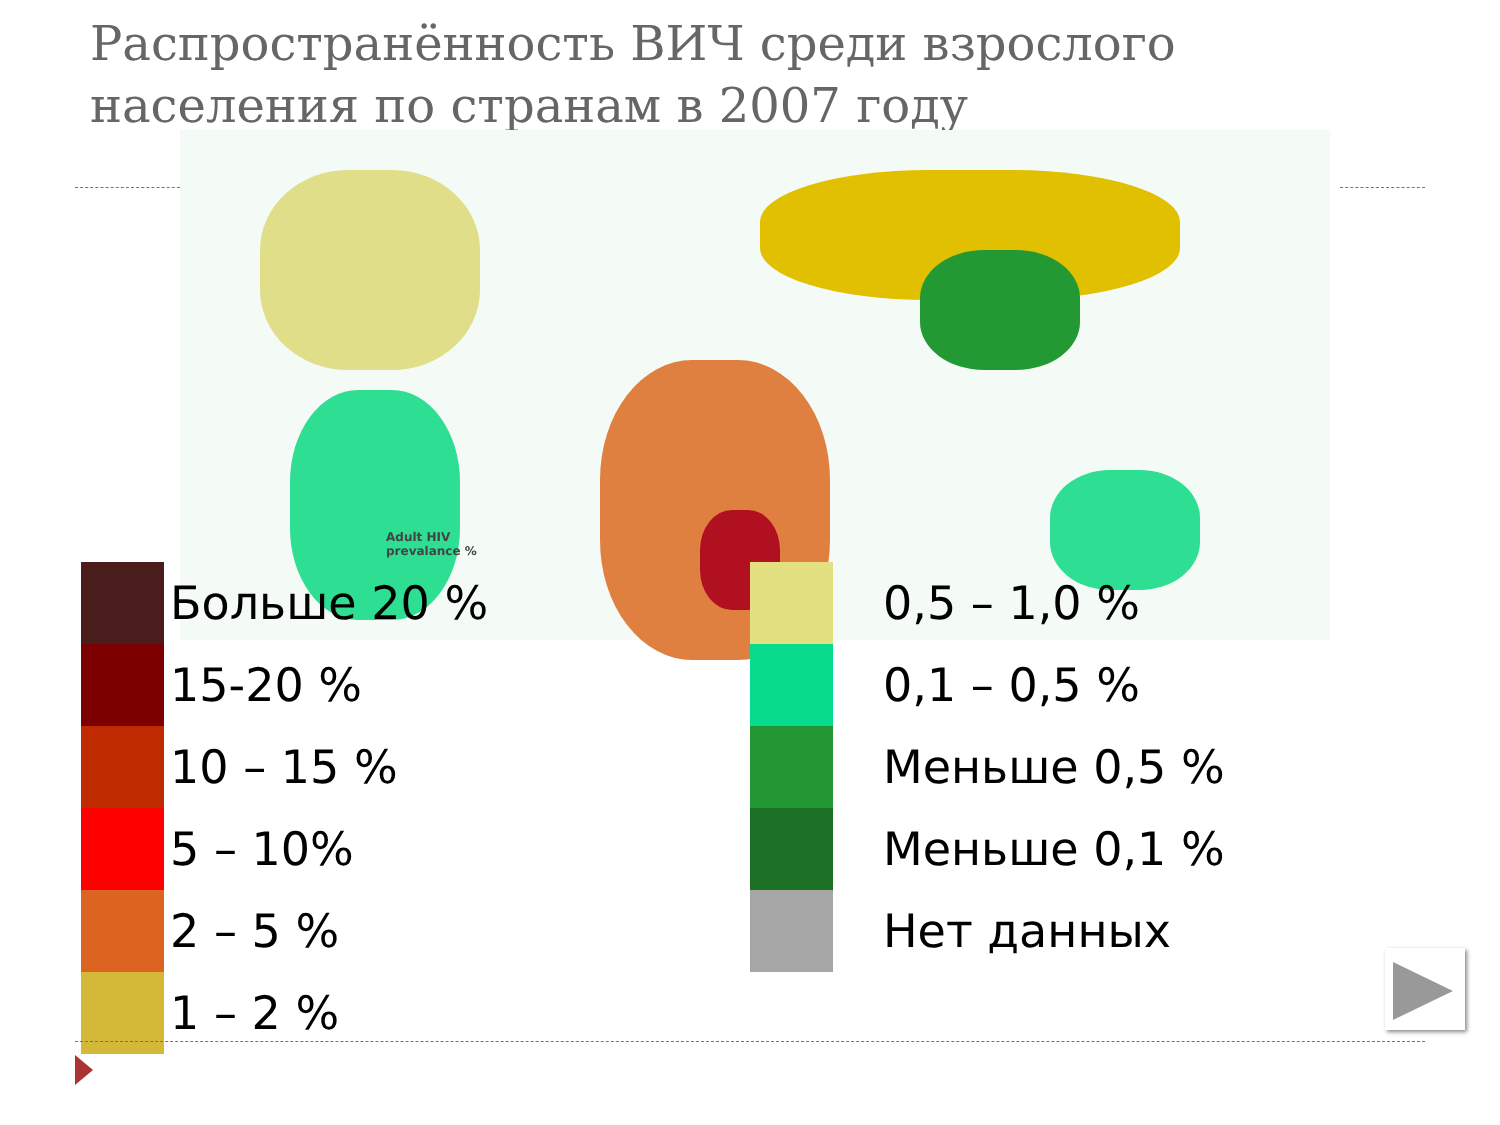Распространённость ВИЧ среди взрослого населения по странам в 2007 году
Adult HIV
prevalance %
Больше 20 %
15-20 %
10 – 15 %
5 – 10%
2 – 5 %
1 – 2 %
0,5 – 1,0 %
0,1 – 0,5 %
Меньше 0,5 %
Меньше 0,1 %
Нет данных